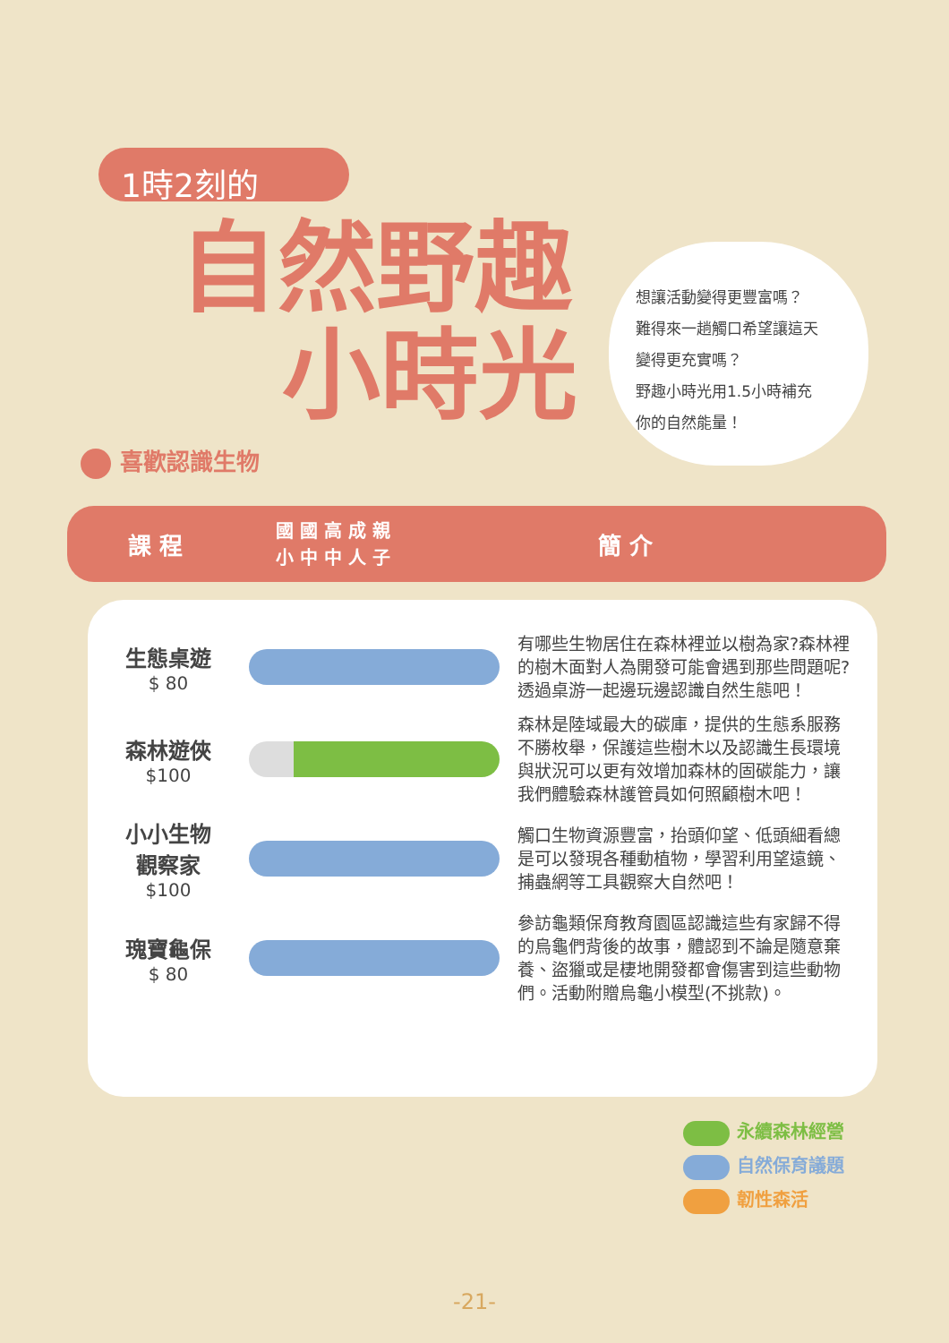1時2刻的
自然野趣
小時光
想讓活動變得更豐富嗎？
難得來一趟觸口希望讓這天
變得更充實嗎？
野趣小時光用1.5小時補充
你的自然能量！
喜歡認識生物
課 程
國 國 高 成 親
小 中 中 人 子
簡 介
| 生態桌遊 $ 80 | | 有哪些生物居住在森林裡並以樹為家?森林裡的樹木面對人為開發可能會遇到那些問題呢?透過桌游一起邊玩邊認識自然生態吧！ |
| 森林遊俠 $100 | | 森林是陸域最大的碳庫，提供的生態系服務不勝枚舉，保護這些樹木以及認識生長環境與狀況可以更有效增加森林的固碳能力，讓我們體驗森林護管員如何照顧樹木吧！ |
| 小小生物 觀察家 $100 | | 觸口生物資源豐富，抬頭仰望、低頭細看總是可以發現各種動植物，學習利用望遠鏡、捕蟲網等工具觀察大自然吧！ |
| 瑰寶龜保 $ 80 | | 參訪龜類保育教育園區認識這些有家歸不得的烏龜們背後的故事，體認到不論是隨意棄養、盜獵或是棲地開發都會傷害到這些動物們。活動附贈烏龜小模型(不挑款)。 |
永續森林經營
自然保育議題
韌性森活
-21-